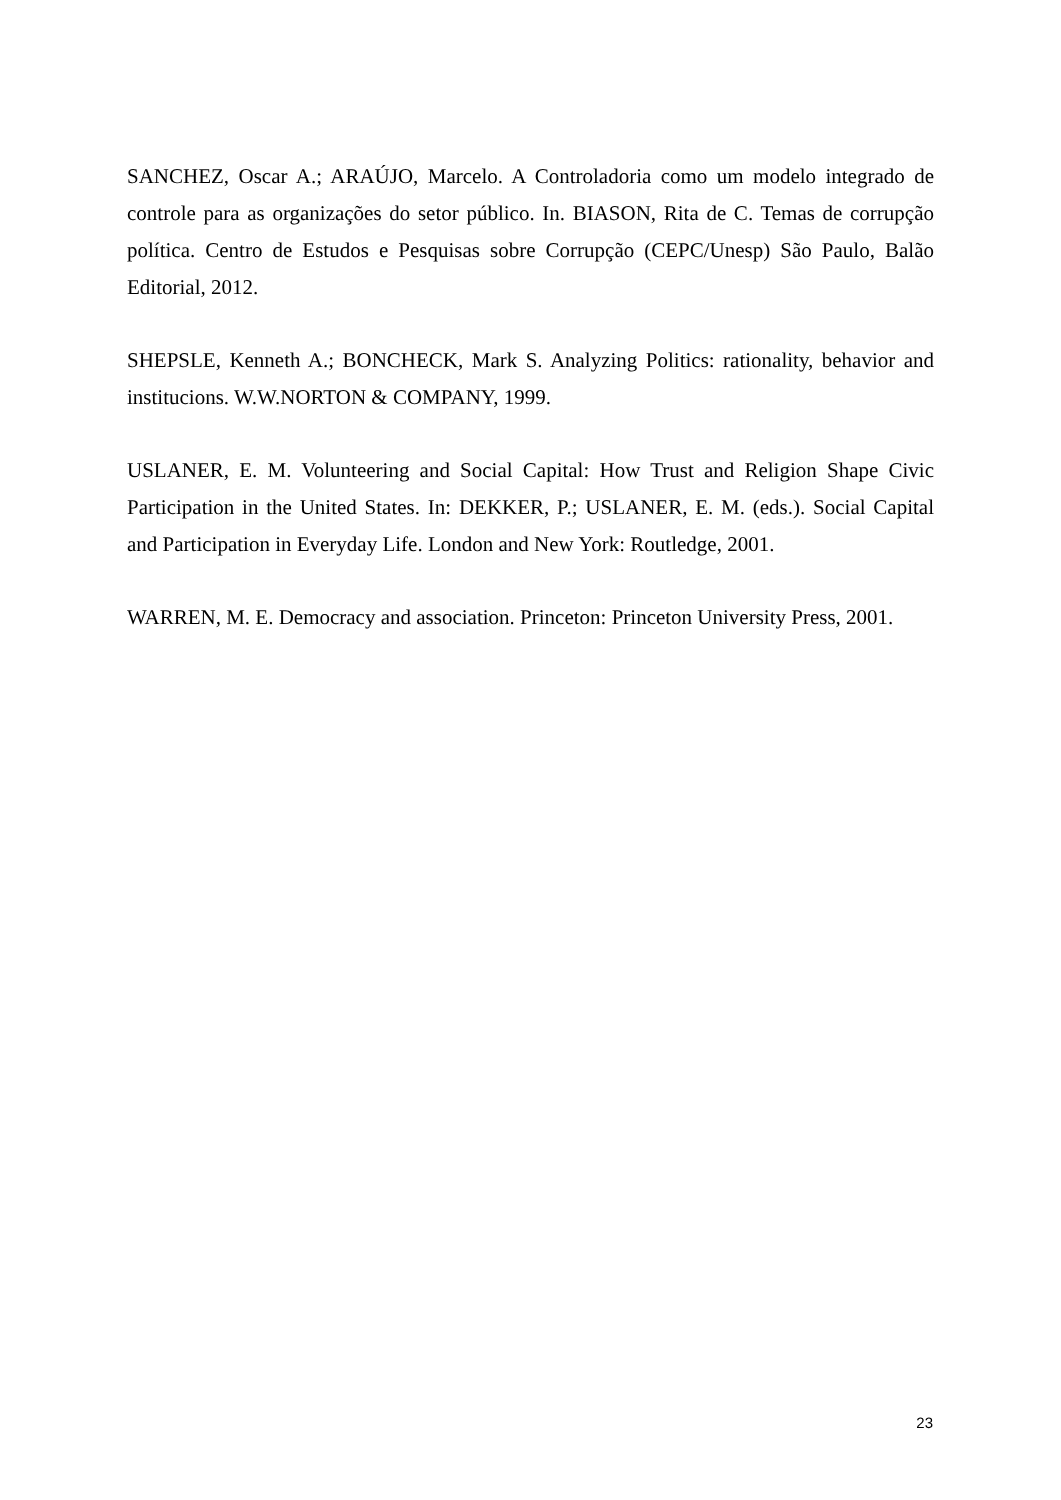SANCHEZ, Oscar A.; ARAÚJO, Marcelo. A Controladoria como um modelo integrado de controle para as organizações do setor público. In. BIASON, Rita de C. Temas de corrupção política. Centro de Estudos e Pesquisas sobre Corrupção (CEPC/Unesp) São Paulo, Balão Editorial, 2012.
SHEPSLE, Kenneth A.; BONCHECK, Mark S. Analyzing Politics: rationality, behavior and institucions. W.W.NORTON & COMPANY, 1999.
USLANER, E. M. Volunteering and Social Capital: How Trust and Religion Shape Civic Participation in the United States. In: DEKKER, P.; USLANER, E. M. (eds.). Social Capital and Participation in Everyday Life. London and New York: Routledge, 2001.
WARREN, M. E. Democracy and association. Princeton: Princeton University Press, 2001.
23